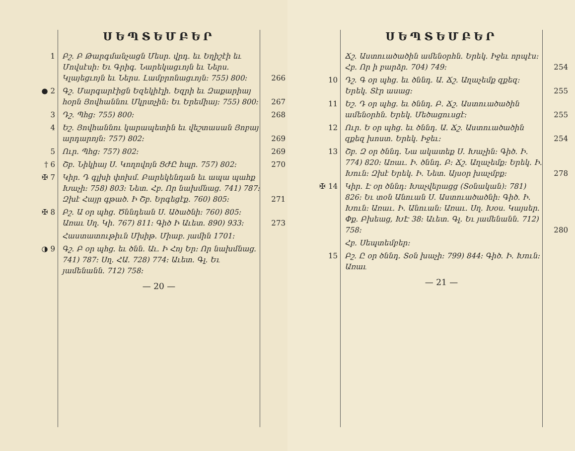ՍԵՊՏԵՄԲԵՐ
1 Բշ. Բ Թարգմանչացն Մեսր. վրդ. եւ Եղիշէի եւ Մովսէսի։ Եւ Գրիգ. Նարեկացւոյն եւ Ներս. Կլայեցւոյն եւ Ներս. Լամբրոնացւոյն։ 755) 800։ 266
● 2 Գշ. Մարգարէիցն Եզեկիէլի. Եզրի եւ Զաքարիայ հօրն Յովհաննու Մկրտչին։ Եւ Երեմիայ։ 755) 800։ 267
3 Դշ. Պհց։ 755) 800։ 268
4 Եշ. Յովհաննու կարապետին եւ վեշտասան Յոբայ արդարոյն։ 757) 802։ 269
5 Ուր. Պհց։ 757) 802։ 269
† 6 Շբ. Նիկիայ Ս. Կողովոյն ՑԺԸ հպր. 757) 802։ 270
✠ 7 Կիր. Դ գլխի փոխմ. Բարեկենդան եւ ապա պահք Խաչի։ 758) 803։ Նետ. Հբ. Որ նախմնաց. 741) 787։ Զխէ Հայր գթած. Ի Շբ. Երգեցէք. 760) 805։ 271
✠ 8 Բշ. Ա օր պհց. Ծննդեան Ս. Ածածնի։ 760) 805։ Առաւ Սղ. Կի. 767) 811։ Գիծ Ի Աւետ. 890) 933։ 273
Հաստատութիւն Մխիթ. Միաբ. յամին 1701։
◑ 9 Գշ. Բ օր պհց. եւ ծնն. Աւ. Ի Հոյ Եր։ Որ նախմնաց. 741) 787։ Սղ. ՀԱ. 728) 774։ Աւետ. Գլ. Եւ յամենանն. 712) 758։
— 20 —
ՍԵՊՏԵՄԲԵՐ
Ճշ. Աստուածածին ամենօրհն. Երեկ. Իջեւ որպէս։ Հբ. Որ ի բարձր. 704) 749։ 254
10 Դշ. Գ օր պհց. եւ ծննդ. Ա. Ճշ. Աղաչեմք զքեզ։ Երեկ. Տէր ասաց։ 255
11 Եշ. Դ օր պհց. եւ ծննդ. Բ. Ճշ. Աստուածածին ամենօրհն. Երեկ. Մեծացուսցէ։ 255
12 Ուր. Ե օր պհց. եւ ծննդ. Ա. Ճշ. Աստուածածին զքեզ խոստ. Երեկ. Իջեւ։ 254
13 Շբ. Զ օր ծննդ. Նա ակատեք Ս. Խաչին։ Գիծ. Ի. 774) 820։ Առաւ. Ի. ծննդ. Բ։ Ճշ. Աղաչեմք։ Երեկ. Ի. Խուն։ Զխէ Երեկ. Ի. Նետ. Այսօր խաչմբք։ 278
✠ 14 Կիր. Է օր ծննդ։ Խաչվերացց (Տօնական)։ 781) 826։ Եւ տօն Անուան Ս. Աստուածածնի։ Գիծ. Ի. Խուն։ Առաւ. Ի. Անուան։ Առաւ. Սղ. Խօս. Կայսեր. Փք. Բխեաց, ԽԷ 38։ Աւետ. Գլ. Եւ յամենանն. 712) 758։ 280
Հբ. Սեպտեմբեր։
15 Բշ. Ը օր ծննդ. Տօն խաչի։ 799) 844։ Գիծ. Ի. Խուն։ Առաւ
— 21 —